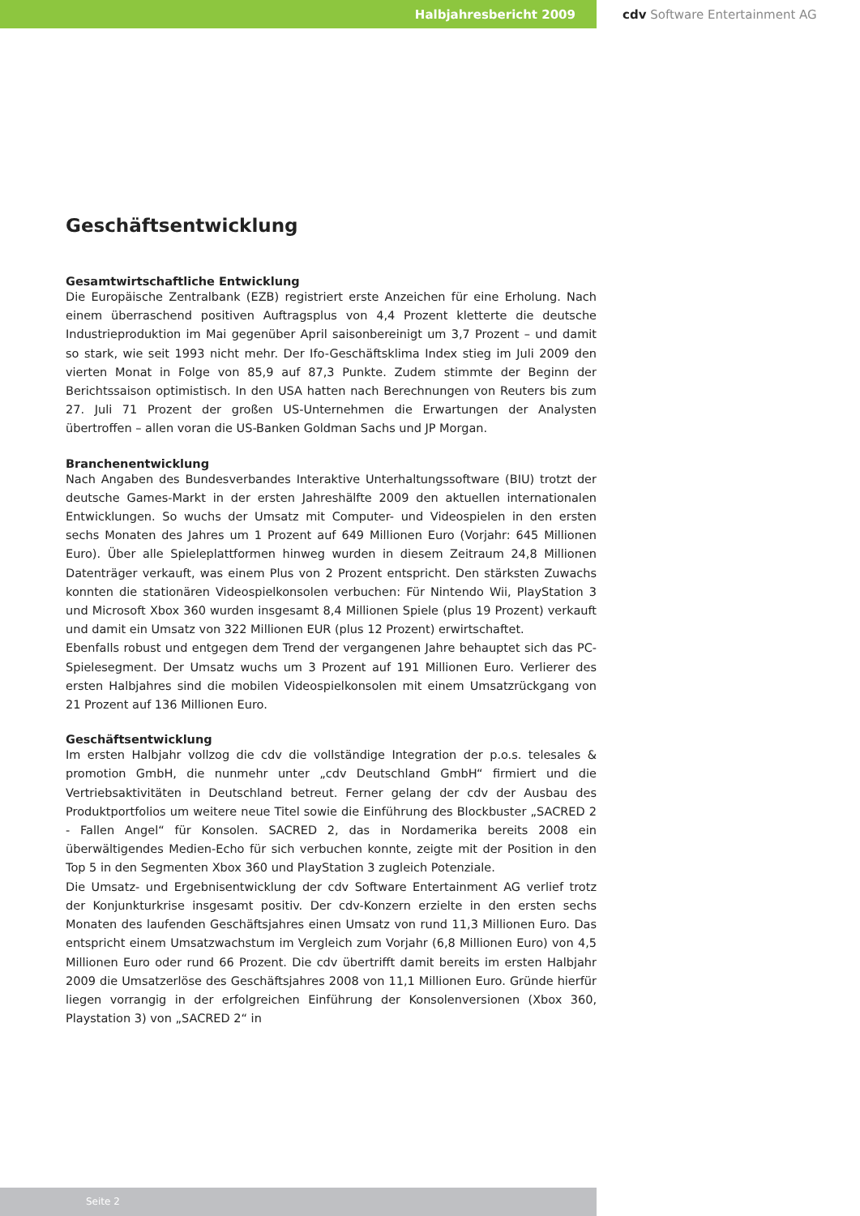Halbjahresbericht 2009 cdv Software Entertainment AG
Geschäftsentwicklung
Gesamtwirtschaftliche Entwicklung
Die Europäische Zentralbank (EZB) registriert erste Anzeichen für eine Erholung. Nach einem überraschend positiven Auftragsplus von 4,4 Prozent kletterte die deutsche Industrieproduktion im Mai gegenüber April saisonbereinigt um 3,7 Prozent – und damit so stark, wie seit 1993 nicht mehr. Der Ifo-Geschäftsklima Index stieg im Juli 2009 den vierten Monat in Folge von 85,9 auf 87,3 Punkte. Zudem stimmte der Beginn der Berichtssaison optimistisch. In den USA hatten nach Berechnungen von Reuters bis zum 27. Juli 71 Prozent der großen US-Unternehmen die Erwartungen der Analysten übertroffen – allen voran die US-Banken Goldman Sachs und JP Morgan.
Branchenentwicklung
Nach Angaben des Bundesverbandes Interaktive Unterhaltungssoftware (BIU) trotzt der deutsche Games-Markt in der ersten Jahreshälfte 2009 den aktuellen internationalen Entwicklungen. So wuchs der Umsatz mit Computer- und Videospielen in den ersten sechs Monaten des Jahres um 1 Prozent auf 649 Millionen Euro (Vorjahr: 645 Millionen Euro). Über alle Spieleplattformen hinweg wurden in diesem Zeitraum 24,8 Millionen Datenträger verkauft, was einem Plus von 2 Prozent entspricht. Den stärksten Zuwachs konnten die stationären Videospielkonsolen verbuchen: Für Nintendo Wii, PlayStation 3 und Microsoft Xbox 360 wurden insgesamt 8,4 Millionen Spiele (plus 19 Prozent) verkauft und damit ein Umsatz von 322 Millionen EUR (plus 12 Prozent) erwirtschaftet.
Ebenfalls robust und entgegen dem Trend der vergangenen Jahre behauptet sich das PC-Spielesegment. Der Umsatz wuchs um 3 Prozent auf 191 Millionen Euro. Verlierer des ersten Halbjahres sind die mobilen Videospielkonsolen mit einem Umsatzrückgang von 21 Prozent auf 136 Millionen Euro.
Geschäftsentwicklung
Im ersten Halbjahr vollzog die cdv die vollständige Integration der p.o.s. telesales & promotion GmbH, die nunmehr unter „cdv Deutschland GmbH“ firmiert und die Vertriebsaktivitäten in Deutschland betreut. Ferner gelang der cdv der Ausbau des Produktportfolios um weitere neue Titel sowie die Einführung des Blockbuster „SACRED 2 - Fallen Angel“ für Konsolen. SACRED 2, das in Nordamerika bereits 2008 ein überwältigendes Medien-Echo für sich verbuchen konnte, zeigte mit der Position in den Top 5 in den Segmenten Xbox 360 und PlayStation 3 zugleich Potenziale.
Die Umsatz- und Ergebnisentwicklung der cdv Software Entertainment AG verlief trotz der Konjunkturkrise insgesamt positiv. Der cdv-Konzern erzielte in den ersten sechs Monaten des laufenden Geschäftsjahres einen Umsatz von rund 11,3 Millionen Euro. Das entspricht einem Umsatzwachstum im Vergleich zum Vorjahr (6,8 Millionen Euro) von 4,5 Millionen Euro oder rund 66 Prozent. Die cdv übertrifft damit bereits im ersten Halbjahr 2009 die Umsatzerlöse des Geschäftsjahres 2008 von 11,1 Millionen Euro. Gründe hierfür liegen vorrangig in der erfolgreichen Einführung der Konsolenversionen (Xbox 360, Playstation 3) von „SACRED 2“ in
Seite 2